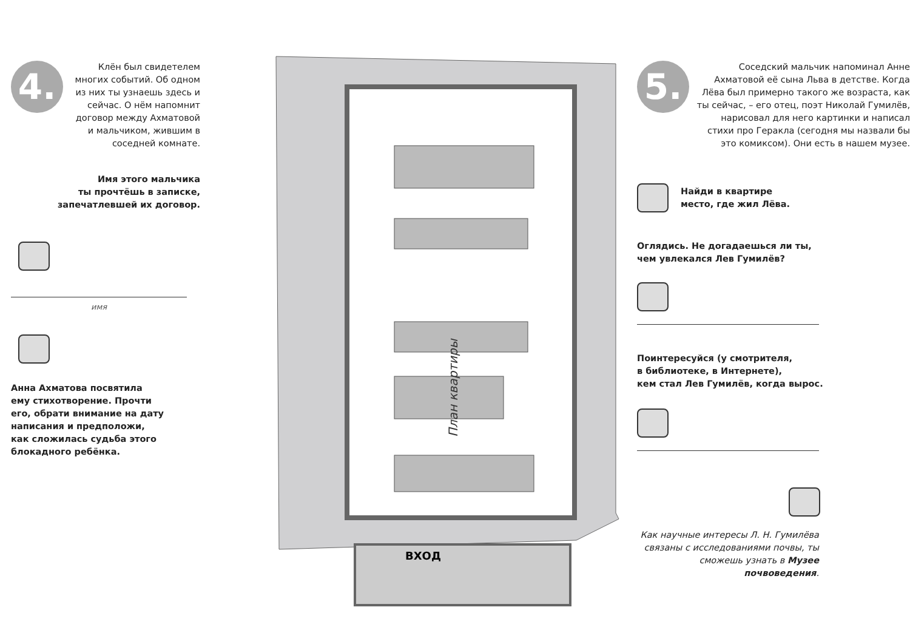4.
Клён был свидетелем многих событий. Об одном из них ты узнаешь здесь и сейчас. О нём напомнит договор между Ахматовой и мальчиком, жившим в соседней комнате.
Имя этого мальчика
ты прочтёшь в записке,
запечатлевшей их договор.
имя
Анна Ахматова посвятила
ему стихотворение. Прочти
его, обрати внимание на дату
написания и предположи,
как сложилась судьба этого
блокадного ребёнка.
ВХОД
План квартиры
5.
Соседский мальчик напоминал Анне Ахматовой её сына Льва в детстве. Когда Лёва был примерно такого же возраста, как ты сейчас, – его отец, поэт Николай Гумилёв, нарисовал для него картинки и написал стихи про Геракла (сегодня мы назвали бы это комиксом). Они есть в нашем музее.
Найди в квартире
место, где жил Лёва.
Оглядись. Не догадаешься ли ты,
чем увлекался Лев Гумилёв?
Поинтересуйся (у смотрителя,
в библиотеке, в Интернете),
кем стал Лев Гумилёв, когда вырос.
Как научные интересы Л. Н. Гумилёва связаны с исследованиями почвы, ты сможешь узнать в Музее почвоведения.